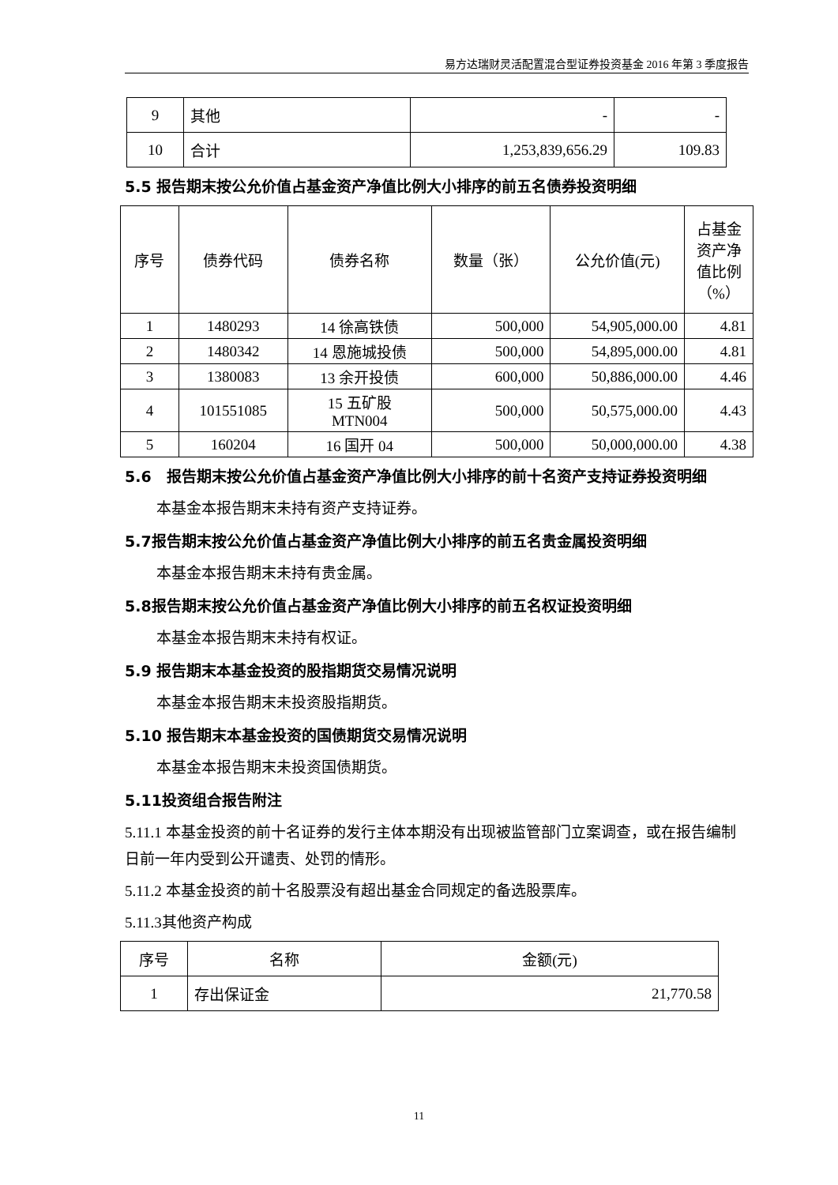易方达瑞财灵活配置混合型证券投资基金 2016 年第 3 季度报告
| 9 | 其他 | - | - |
| 10 | 合计 | 1,253,839,656.29 | 109.83 |
5.5 报告期末按公允价值占基金资产净值比例大小排序的前五名债券投资明细
| 序号 | 债券代码 | 债券名称 | 数量（张） | 公允价值(元) | 占基金资产净值比例（%） |
| --- | --- | --- | --- | --- | --- |
| 1 | 1480293 | 14 徐高铁债 | 500,000 | 54,905,000.00 | 4.81 |
| 2 | 1480342 | 14 恩施城投债 | 500,000 | 54,895,000.00 | 4.81 |
| 3 | 1380083 | 13 余开投债 | 600,000 | 50,886,000.00 | 4.46 |
| 4 | 101551085 | 15 五矿股 MTN004 | 500,000 | 50,575,000.00 | 4.43 |
| 5 | 160204 | 16 国开 04 | 500,000 | 50,000,000.00 | 4.38 |
5.6　报告期末按公允价值占基金资产净值比例大小排序的前十名资产支持证券投资明细
本基金本报告期末未持有资产支持证券。
5.7报告期末按公允价值占基金资产净值比例大小排序的前五名贵金属投资明细
本基金本报告期末未持有贵金属。
5.8报告期末按公允价值占基金资产净值比例大小排序的前五名权证投资明细
本基金本报告期末未持有权证。
5.9 报告期末本基金投资的股指期货交易情况说明
本基金本报告期末未投资股指期货。
5.10 报告期末本基金投资的国债期货交易情况说明
本基金本报告期末未投资国债期货。
5.11投资组合报告附注
5.11.1 本基金投资的前十名证券的发行主体本期没有出现被监管部门立案调查，或在报告编制日前一年内受到公开谴责、处罚的情形。
5.11.2 本基金投资的前十名股票没有超出基金合同规定的备选股票库。
5.11.3其他资产构成
| 序号 | 名称 | 金额(元) |
| --- | --- | --- |
| 1 | 存出保证金 | 21,770.58 |
11